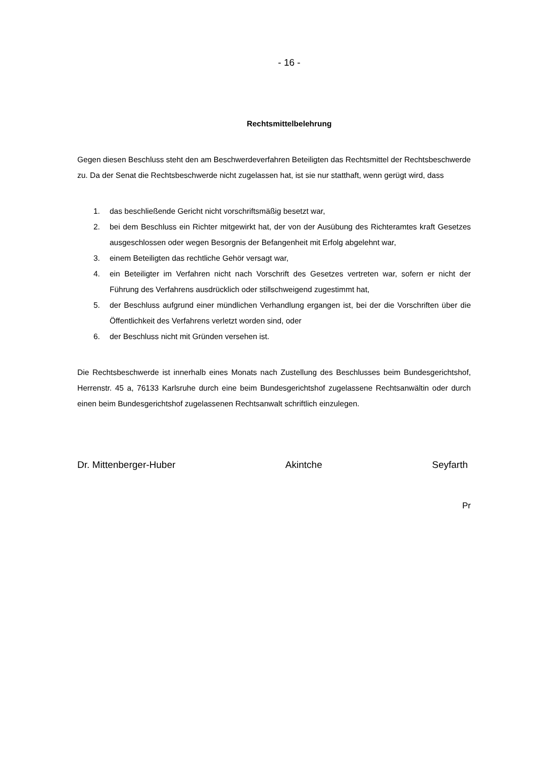- 16 -
Rechtsmittelbelehrung
Gegen diesen Beschluss steht den am Beschwerdeverfahren Beteiligten das Rechtsmittel der Rechtsbeschwerde zu. Da der Senat die Rechtsbeschwerde nicht zugelassen hat, ist sie nur statthaft, wenn gerügt wird, dass
1. das beschließende Gericht nicht vorschriftsmäßig besetzt war,
2. bei dem Beschluss ein Richter mitgewirkt hat, der von der Ausübung des Richteramtes kraft Gesetzes ausgeschlossen oder wegen Besorgnis der Befangenheit mit Erfolg abgelehnt war,
3. einem Beteiligten das rechtliche Gehör versagt war,
4. ein Beteiligter im Verfahren nicht nach Vorschrift des Gesetzes vertreten war, sofern er nicht der Führung des Verfahrens ausdrücklich oder stillschweigend zugestimmt hat,
5. der Beschluss aufgrund einer mündlichen Verhandlung ergangen ist, bei der die Vorschriften über die Öffentlichkeit des Verfahrens verletzt worden sind, oder
6. der Beschluss nicht mit Gründen versehen ist.
Die Rechtsbeschwerde ist innerhalb eines Monats nach Zustellung des Beschlusses beim Bundesgerichtshof, Herrenstr. 45 a, 76133 Karlsruhe durch eine beim Bundesgerichtshof zugelassene Rechtsanwältin oder durch einen beim Bundesgerichtshof zugelassenen Rechtsanwalt schriftlich einzulegen.
Dr. Mittenberger-Huber Akintche Seyfarth
Pr